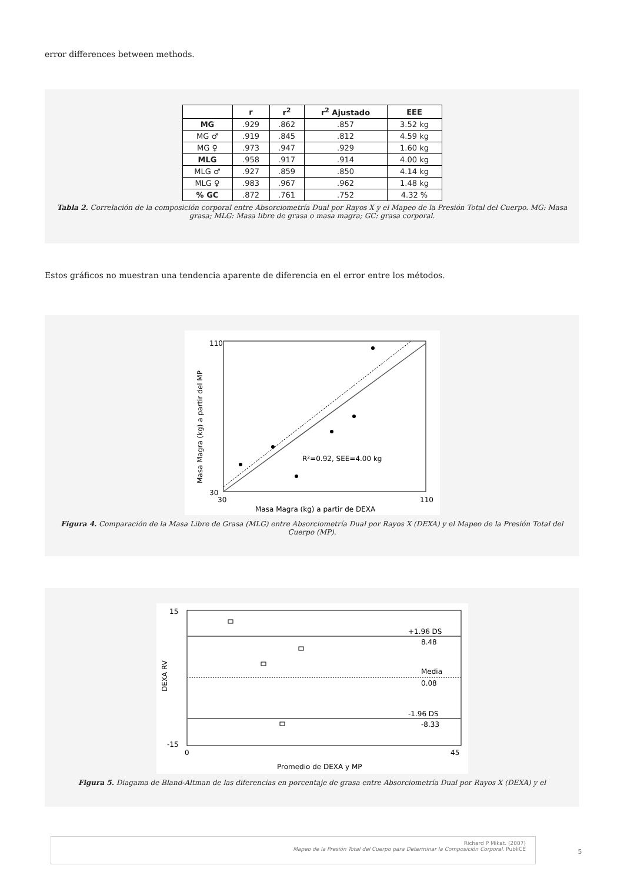error differences between methods.
| | r | r<sup>2</sup> | r<sup>2</sup> Ajustado | EEE |
| --- | --- | --- | --- | --- |
| MG | .929 | .862 | .857 | 3.52 kg |
| MG ♂ | .919 | .845 | .812 | 4.59 kg |
| MG ♀ | .973 | .947 | .929 | 1.60 kg |
| MLG | .958 | .917 | .914 | 4.00 kg |
| MLG ♂ | .927 | .859 | .850 | 4.14 kg |
| MLG ♀ | .983 | .967 | .962 | 1.48 kg |
| % GC | .872 | .761 | .752 | 4.32 % |
Tabla 2. Correlación de la composición corporal entre Absorciometría Dual por Rayos X y el Mapeo de la Presión Total del Cuerpo. MG: Masa grasa; MLG: Masa libre de grasa o masa magra; GC: grasa corporal.
Estos gráficos no muestran una tendencia aparente de diferencia en el error entre los métodos.
110
30
30
110
R²=0.92, SEE=4.00 kg
Masa Magra (kg) a partir de DEXA
Masa Magra (kg) a partir del MP
Figura 4. Comparación de la Masa Libre de Grasa (MLG) entre Absorciometría Dual por Rayos X (DEXA) y el Mapeo de la Presión Total del Cuerpo (MP).
+1.96 DS
8.48
Media
0.08
-1.96 DS
-8.33
15
-15
0
45
Promedio de DEXA y MP
DEXA RV
Figura 5. Diagama de Bland-Altman de las diferencias en porcentaje de grasa entre Absorciometría Dual por Rayos X (DEXA) y el
Richard P Mikat. (2007)
Mapeo de la Presión Total del Cuerpo para Determinar la Composición Corporal. PubliCE
5